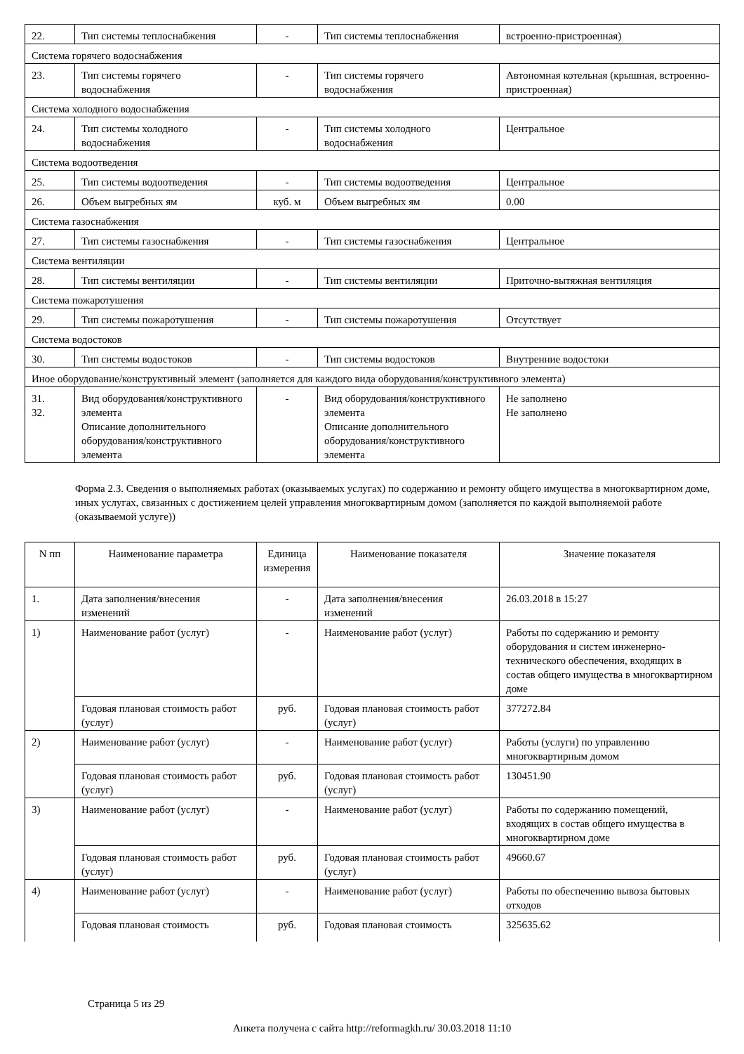| 22. | Тип системы теплоснабжения | - | Тип системы теплоснабжения | встроенно-пристроенная) |
| Система горячего водоснабжения | | | | |
| 23. | Тип системы горячего водоснабжения | - | Тип системы горячего водоснабжения | Автономная котельная (крышная, встроенно-пристроенная) |
| Система холодного водоснабжения | | | | |
| 24. | Тип системы холодного водоснабжения | - | Тип системы холодного водоснабжения | Центральное |
| Система водоотведения | | | | |
| 25. | Тип системы водоотведения | - | Тип системы водоотведения | Центральное |
| 26. | Объем выгребных ям | куб. м | Объем выгребных ям | 0.00 |
| Система газоснабжения | | | | |
| 27. | Тип системы газоснабжения | - | Тип системы газоснабжения | Центральное |
| Система вентиляции | | | | |
| 28. | Тип системы вентиляции | - | Тип системы вентиляции | Приточно-вытяжная вентиляция |
| Система пожаротушения | | | | |
| 29. | Тип системы пожаротушения | - | Тип системы пожаротушения | Отсутствует |
| Система водостоков | | | | |
| 30. | Тип системы водостоков | - | Тип системы водостоков | Внутренние водостоки |
| Иное оборудование/конструктивный элемент (заполняется для каждого вида оборудования/конструктивного элемента) | | | | |
| 31. 32. | Вид оборудования/конструктивного элемента Описание дополнительного оборудования/конструктивного элемента | - | Вид оборудования/конструктивного элемента Описание дополнительного оборудования/конструктивного элемента | Не заполнено Не заполнено |
Форма 2.3. Сведения о выполняемых работах (оказываемых услугах) по содержанию и ремонту общего имущества в многоквартирном доме, иных услугах, связанных с достижением целей управления многоквартирным домом (заполняется по каждой выполняемой работе (оказываемой услуге))
| N пп | Наименование параметра | Единица измерения | Наименование показателя | Значение показателя |
| --- | --- | --- | --- | --- |
| 1. | Дата заполнения/внесения изменений | - | Дата заполнения/внесения изменений | 26.03.2018 в 15:27 |
| 1) | Наименование работ (услуг) | - | Наименование работ (услуг) | Работы по содержанию и ремонту оборудования и систем инженерно-технического обеспечения, входящих в состав общего имущества в многоквартирном доме |
| | Годовая плановая стоимость работ (услуг) | руб. | Годовая плановая стоимость работ (услуг) | 377272.84 |
| 2) | Наименование работ (услуг) | - | Наименование работ (услуг) | Работы (услуги) по управлению многоквартирным домом |
| | Годовая плановая стоимость работ (услуг) | руб. | Годовая плановая стоимость работ (услуг) | 130451.90 |
| 3) | Наименование работ (услуг) | - | Наименование работ (услуг) | Работы по содержанию помещений, входящих в состав общего имущества в многоквартирном доме |
| | Годовая плановая стоимость работ (услуг) | руб. | Годовая плановая стоимость работ (услуг) | 49660.67 |
| 4) | Наименование работ (услуг) | - | Наименование работ (услуг) | Работы по обеспечению вывоза бытовых отходов |
| | Годовая плановая стоимость | руб. | Годовая плановая стоимость | 325635.62 |
Страница 5 из 29
Анкета получена с сайта http://reformagkh.ru/ 30.03.2018 11:10